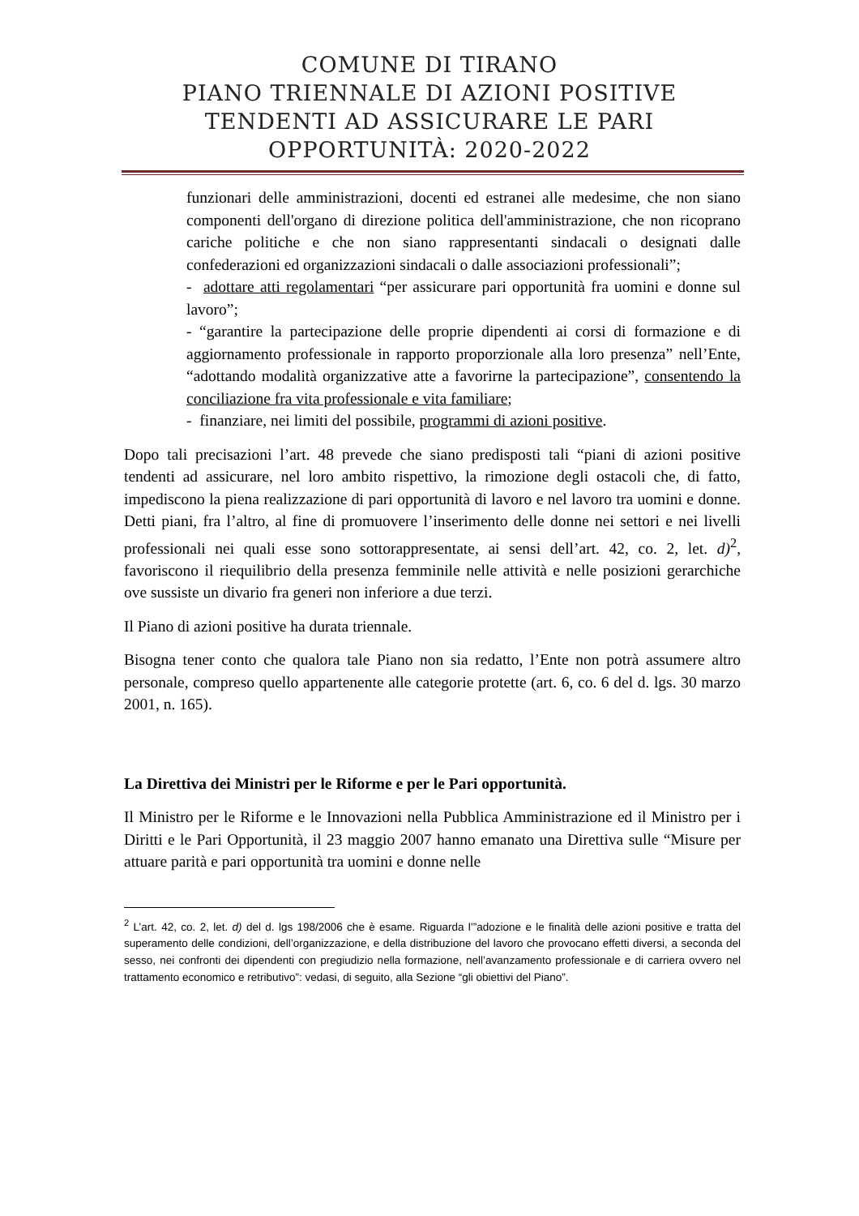COMUNE DI TIRANO
PIANO TRIENNALE DI AZIONI POSITIVE
TENDENTI AD ASSICURARE LE PARI
OPPORTUNITÀ: 2020-2022
funzionari delle amministrazioni, docenti ed estranei alle medesime, che non siano componenti dell'organo di direzione politica dell'amministrazione, che non ricoprano cariche politiche e che non siano rappresentanti sindacali o designati dalle confederazioni ed organizzazioni sindacali o dalle associazioni professionali”;
- adottare atti regolamentari “per assicurare pari opportunità fra uomini e donne sul lavoro”;
- “garantire la partecipazione delle proprie dipendenti ai corsi di formazione e di aggiornamento professionale in rapporto proporzionale alla loro presenza” nell’Ente, “adottando modalità organizzative atte a favorirne la partecipazione”, consentendo la conciliazione fra vita professionale e vita familiare;
- finanziare, nei limiti del possibile, programmi di azioni positive.
Dopo tali precisazioni l’art. 48 prevede che siano predisposti tali “piani di azioni positive tendenti ad assicurare, nel loro ambito rispettivo, la rimozione degli ostacoli che, di fatto, impediscono la piena realizzazione di pari opportunità di lavoro e nel lavoro tra uomini e donne. Detti piani, fra l’altro, al fine di promuovere l’inserimento delle donne nei settori e nei livelli professionali nei quali esse sono sottorappresentate, ai sensi dell’art. 42, co. 2, let. d)<sup>2</sup>, favoriscono il riequilibrio della presenza femminile nelle attività e nelle posizioni gerarchiche ove sussiste un divario fra generi non inferiore a due terzi.
Il Piano di azioni positive ha durata triennale.
Bisogna tener conto che qualora tale Piano non sia redatto, l’Ente non potrà assumere altro personale, compreso quello appartenente alle categorie protette (art. 6, co. 6 del d. lgs. 30 marzo 2001, n. 165).
La Direttiva dei Ministri per le Riforme e per le Pari opportunità.
Il Ministro per le Riforme e le Innovazioni nella Pubblica Amministrazione ed il Ministro per i Diritti e le Pari Opportunità, il 23 maggio 2007 hanno emanato una Direttiva sulle “Misure per attuare parità e pari opportunità tra uomini e donne nelle
<sup>2</sup> L’art. 42, co. 2, let. d) del d. lgs 198/2006 che è esame. Riguarda l’”adozione e le finalità delle azioni positive e tratta del superamento delle condizioni, dell’organizzazione, e della distribuzione del lavoro che provocano effetti diversi, a seconda del sesso, nei confronti dei dipendenti con pregiudizio nella formazione, nell’avanzamento professionale e di carriera ovvero nel trattamento economico e retributivo”: vedasi, di seguito, alla Sezione “gli obiettivi del Piano”.